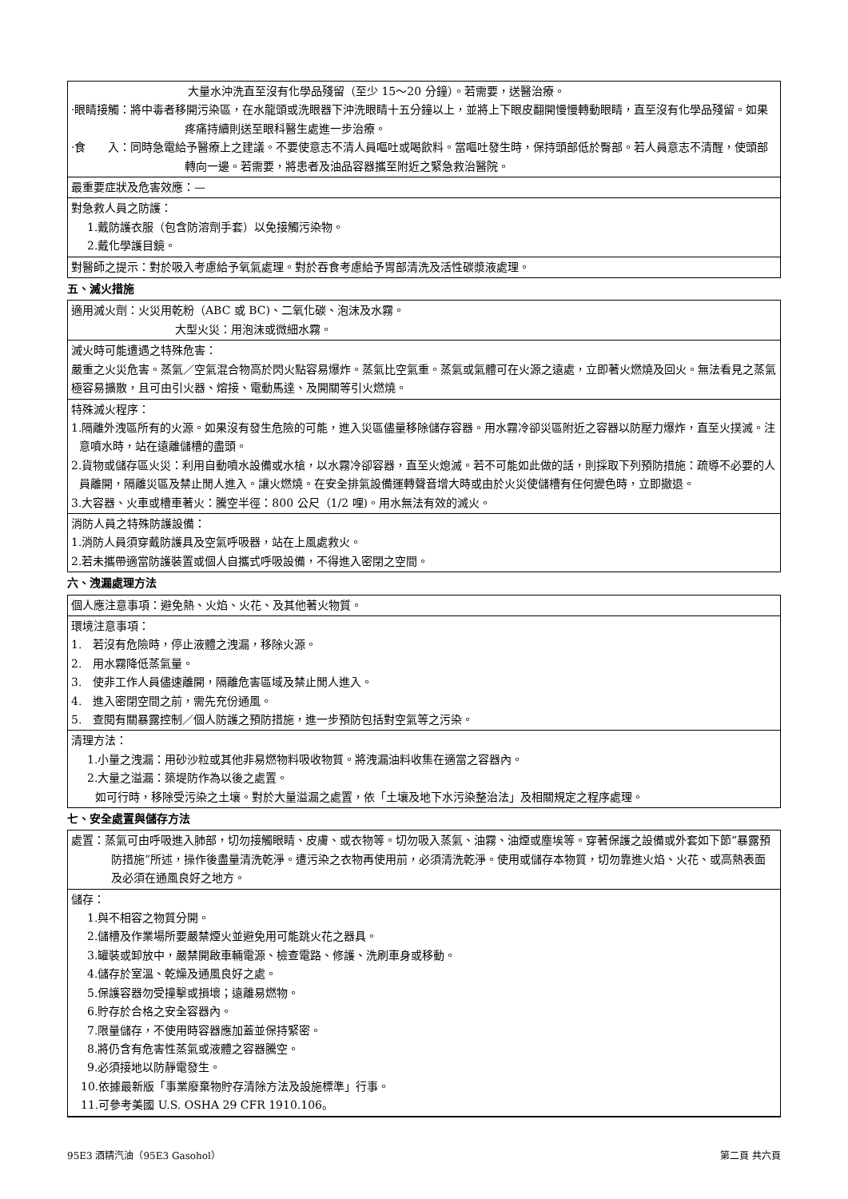大量水沖洗直至沒有化學品殘留（至少 15～20 分鐘）。若需要，送醫治療。
·眼睛接觸：將中毒者移開污染區，在水龍頭或洗眼器下沖洗眼睛十五分鐘以上，並將上下眼皮翻開慢慢轉動眼睛，直至沒有化學品殘留。如果疼痛持續則送至眼科醫生處進一步治療。
·食　　入：同時急電給予醫療上之建議。不要使意志不清人員嘔吐或喝飲料。當嘔吐發生時，保持頭部低於臀部。若人員意志不清醒，使頭部轉向一邊。若需要，將患者及油品容器攜至附近之緊急救治醫院。
最重要症狀及危害效應：—
對急救人員之防護：
1.戴防護衣服（包含防溶劑手套）以免接觸污染物。
2.戴化學護目鏡。
對醫師之提示：對於吸入考慮給予氧氣處理。對於吞食考慮給予胃部清洗及活性碳漿液處理。
五、滅火措施
適用滅火劑：火災用乾粉（ABC 或 BC)、二氧化碳、泡沫及水霧。
大型火災：用泡沫或微細水霧。
滅火時可能遭遇之特殊危害：
嚴重之火災危害。蒸氣／空氣混合物高於閃火點容易爆炸。蒸氣比空氣重。蒸氣或氣體可在火源之遠處，立即著火燃燒及回火。無法看見之蒸氣極容易擴散，且可由引火器、熔接、電動馬達、及開關等引火燃燒。
特殊滅火程序：
1.隔離外洩區所有的火源。如果沒有發生危險的可能，進入災區儘量移除儲存容器。用水霧冷卻災區附近之容器以防壓力爆炸，直至火撲滅。注意噴水時，站在遠離儲槽的盡頭。
2.貨物或儲存區火災：利用自動噴水設備或水槍，以水霧冷卻容器，直至火熄滅。若不可能如此做的話，則採取下列預防措施：疏導不必要的人員離開，隔離災區及禁止閒人進入。讓火燃燒。在安全排氣設備運轉聲音增大時或由於火災使儲槽有任何變色時，立即撤退。
3.大容器、火車或槽車著火：騰空半徑：800 公尺（1/2 哩)。用水無法有效的滅火。
消防人員之特殊防護設備：
1.消防人員須穿戴防護具及空氣呼吸器，站在上風處救火。
2.若未攜帶適當防護裝置或個人自攜式呼吸設備，不得進入密閉之空間。
六、洩漏處理方法
個人應注意事項：避免熱、火焰、火花、及其他著火物質。
環境注意事項：
1.　若沒有危險時，停止液體之洩漏，移除火源。
2.　用水霧降低蒸氣量。
3.　使非工作人員儘速離開，隔離危害區域及禁止閒人進入。
4.　進入密閉空間之前，需先充份通風。
5.　查閱有關暴露控制／個人防護之預防措施，進一步預防包括對空氣等之污染。
清理方法：
1.小量之洩漏：用砂沙粒或其他非易燃物料吸收物質。將洩漏油料收集在適當之容器內。
2.大量之溢漏：築堤防作為以後之處置。
如可行時，移除受污染之土壤。對於大量溢漏之處置，依「土壤及地下水污染整治法」及相關規定之程序處理。
七、安全處置與儲存方法
處置：蒸氣可由呼吸進入肺部，切勿接觸眼睛、皮膚、或衣物等。切勿吸入蒸氣、油霧、油煙或塵埃等。穿著保護之設備或外套如下節“暴露預防措施”所述，操作後盡量清洗乾淨。遭污染之衣物再使用前，必須清洗乾淨。使用或儲存本物質，切勿靠進火焰、火花、或高熱表面及必須在通風良好之地方。
儲存：
1.與不相容之物質分開。
2.儲槽及作業場所要嚴禁煙火並避免用可能跳火花之器具。
3.罐裝或卸放中，嚴禁開啟車輛電源、檢查電路、修護、洗刷車身或移動。
4.儲存於室溫、乾燥及通風良好之處。
5.保護容器勿受撞擊或損壞；遠離易燃物。
6.貯存於合格之安全容器內。
7.限量儲存，不使用時容器應加蓋並保持緊密。
8.將仍含有危害性蒸氣或液體之容器騰空。
9.必須接地以防靜電發生。
10.依據最新版「事業廢棄物貯存清除方法及設施標準」行事。
11.可參考美國 U.S. OSHA 29 CFR 1910.106。
95E3 酒精汽油（95E3 Gasohol） 第二頁 共六頁